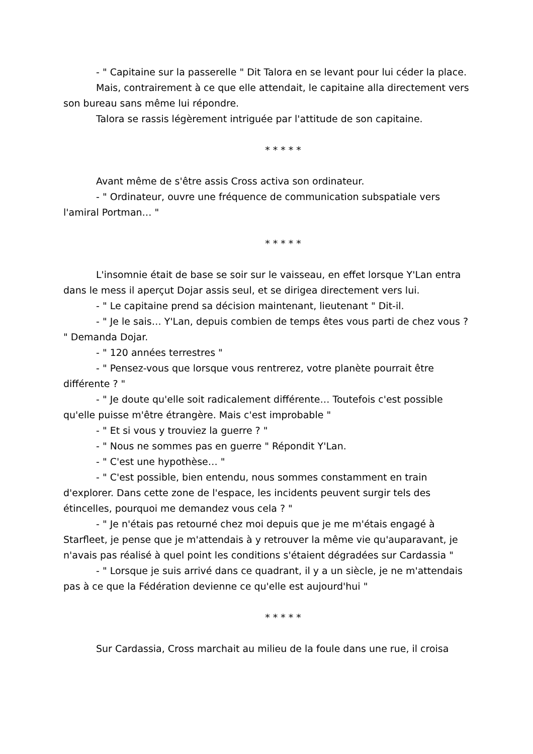- " Capitaine sur la passerelle " Dit Talora en se levant pour lui céder la place.
Mais, contrairement à ce que elle attendait, le capitaine alla directement vers son bureau sans même lui répondre.
Talora se rassis légèrement intriguée par l'attitude de son capitaine.
* * * * *
Avant même de s'être assis Cross activa son ordinateur.
- " Ordinateur, ouvre une fréquence de communication subspatiale vers l'amiral Portman… "
* * * * *
L'insomnie était de base se soir sur le vaisseau, en effet lorsque Y'Lan entra dans le mess il aperçut Dojar assis seul, et se dirigea directement vers lui.
- " Le capitaine prend sa décision maintenant, lieutenant " Dit-il.
- " Je le sais… Y'Lan, depuis combien de temps êtes vous parti de chez vous ? " Demanda Dojar.
- " 120 années terrestres "
- " Pensez-vous que lorsque vous rentrerez, votre planète pourrait être différente ? "
- " Je doute qu'elle soit radicalement différente… Toutefois c'est possible qu'elle puisse m'être étrangère. Mais c'est improbable "
- " Et si vous y trouviez la guerre ? "
- " Nous ne sommes pas en guerre " Répondit Y'Lan.
- " C'est une hypothèse… "
- " C'est possible, bien entendu, nous sommes constamment en train d'explorer. Dans cette zone de l'espace, les incidents peuvent surgir tels des étincelles, pourquoi me demandez vous cela ? "
- " Je n'étais pas retourné chez moi depuis que je me m'étais engagé à Starfleet, je pense que je m'attendais à y retrouver la même vie qu'auparavant, je n'avais pas réalisé à quel point les conditions s'étaient dégradées sur Cardassia "
- " Lorsque je suis arrivé dans ce quadrant, il y a un siècle, je ne m'attendais pas à ce que la Fédération devienne ce qu'elle est aujourd'hui "
* * * * *
Sur Cardassia, Cross marchait au milieu de la foule dans une rue, il croisa